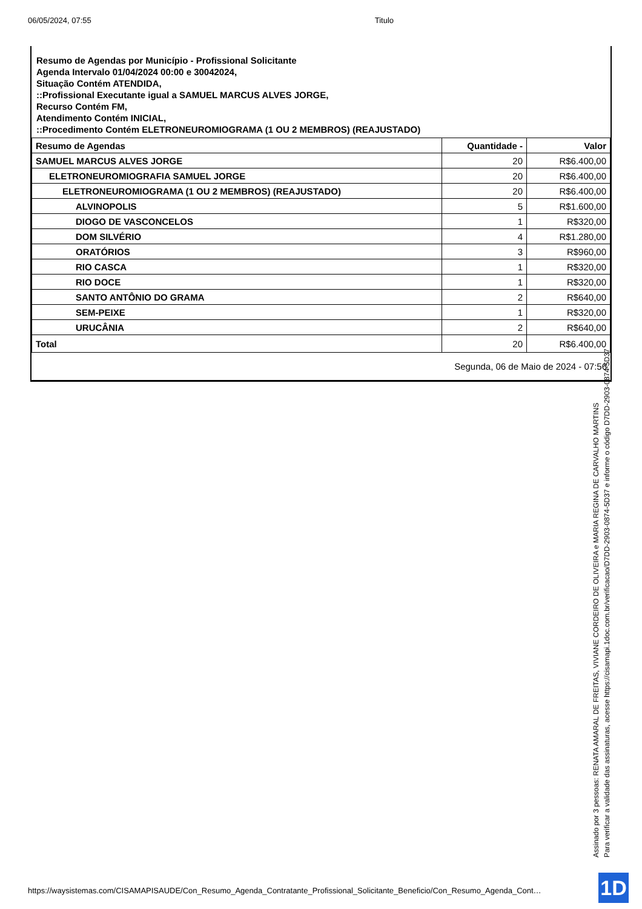06/05/2024, 07:55 Titulo
Resumo de Agendas por Município - Profissional Solicitante
Agenda Intervalo 01/04/2024 00:00 e 30042024,
Situação Contém ATENDIDA,
::Profissional Executante igual a SAMUEL MARCUS ALVES JORGE,
Recurso Contém FM,
Atendimento Contém INICIAL,
::Procedimento Contém ELETRONEUROMIOGRAMA (1 OU 2 MEMBROS) (REAJUSTADO)
| Resumo de Agendas | Quantidade - | Valor |
| --- | --- | --- |
| SAMUEL MARCUS ALVES JORGE | 20 | R$6.400,00 |
| ELETRONEUROMIOGRAFIA SAMUEL JORGE | 20 | R$6.400,00 |
| ELETRONEUROMIOGRAMA (1 OU 2 MEMBROS) (REAJUSTADO) | 20 | R$6.400,00 |
| ALVINOPOLIS | 5 | R$1.600,00 |
| DIOGO DE VASCONCELOS | 1 | R$320,00 |
| DOM SILVÉRIO | 4 | R$1.280,00 |
| ORATÓRIOS | 3 | R$960,00 |
| RIO CASCA | 1 | R$320,00 |
| RIO DOCE | 1 | R$320,00 |
| SANTO ANTÔNIO DO GRAMA | 2 | R$640,00 |
| SEM-PEIXE | 1 | R$320,00 |
| URUCÂNIA | 2 | R$640,00 |
| Total | 20 | R$6.400,00 |
Segunda, 06 de Maio de 2024 - 07:56
Assinado por 3 pessoas: RENATA AMARAL DE FREITAS, VIVIANE CORDEIRO DE OLIVEIRA e MARIA REGINA DE CARVALHO MARTINS
Para verificar a validade das assinaturas, acesse https://cisamapi.1doc.com.br/verificacao/D7DD-2903-0874-5D37 e informe o código D7DD-2903-0874-5D37
https://waysistemas.com/CISAMAPISAUDE/Con_Resumo_Agenda_Contratante_Profissional_Solicitante_Beneficio/Con_Resumo_Agenda_Cont…
1D